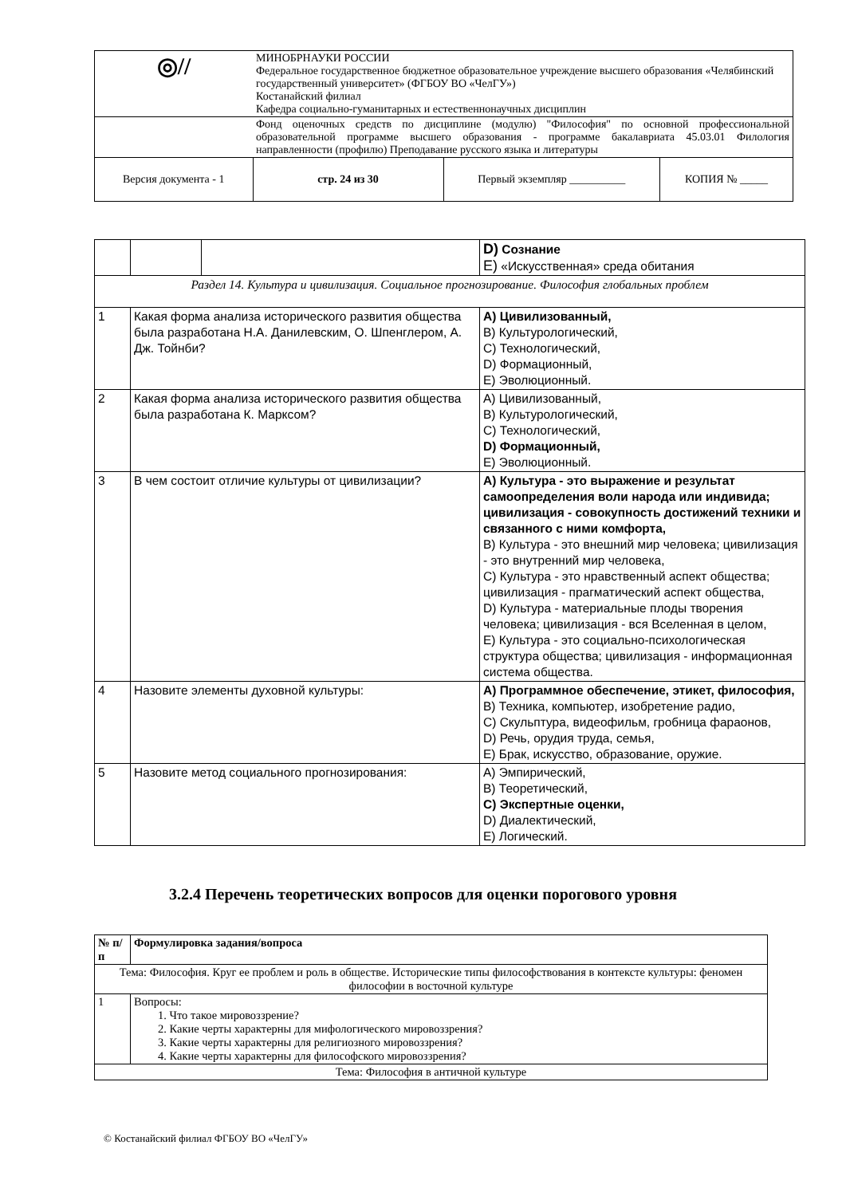| ◎// | МИНОБРНАУКИ РОССИИ Федеральное государственное бюджетное образовательное учреждение высшего образования «Челябинский государственный университет» (ФГБОУ ВО «ЧелГУ») Костанайский филиал Кафедра социально-гуманитарных и естественнонаучных дисциплин | | |
| | Фонд оценочных средств по дисциплине (модулю) "Философия" по основной профессиональной образовательной программе высшего образования - программе бакалавриата 45.03.01 Филология направленности (профилю) Преподавание русского языка и литературы | | |
| Версия документа - 1 | стр. 24 из 30 | Первый экземпляр __________ | КОПИЯ № _____ |
| | | | D) Сознание E) «Искусственная» среда обитания |
| Раздел 14. Культура и цивилизация. Социальное прогнозирование. Философия глобальных проблем | | | |
| 1 | Какая форма анализа исторического развития общества была разработана Н.А. Данилевским, О. Шпенглером, А. Дж. Тойнби? | | A) Цивилизованный, B) Культурологический, C) Технологический, D) Формационный, E) Эволюционный. |
| 2 | Какая форма анализа исторического развития общества была разработана К. Марксом? | | A) Цивилизованный, B) Культурологический, C) Технологический, D) Формационный, E) Эволюционный. |
| 3 | В чем состоит отличие культуры от цивилизации? | | A) Культура - это выражение и результат самоопределения воли народа или индивида; цивилизация - совокупность достижений техники и связанного с ними комфорта, B) Культура - это внешний мир человека; цивилизация - это внутренний мир человека, C) Культура - это нравственный аспект общества; цивилизация - прагматический аспект общества, D) Культура - материальные плоды творения человека; цивилизация - вся Вселенная в целом, E) Культура - это социально-психологическая структура общества; цивилизация - информационная система общества. |
| 4 | Назовите элементы духовной культуры: | | A) Программное обеспечение, этикет, философия, B) Техника, компьютер, изобретение радио, C) Скульптура, видеофильм, гробница фараонов, D) Речь, орудия труда, семья, E) Брак, искусство, образование, оружие. |
| 5 | Назовите метод социального прогнозирования: | | A) Эмпирический, B) Теоретический, C) Экспертные оценки, D) Диалектический, E) Логический. |
3.2.4 Перечень теоретических вопросов для оценки порогового уровня
| № п/п | Формулировка задания/вопроса |
| --- | --- |
| Тема: Философия. Круг ее проблем и роль в обществе. Исторические типы философствования в контексте культуры: феномен философии в восточной культуре | |
| 1 | Вопросы: 1. Что такое мировоззрение? 2. Какие черты характерны для мифологического мировоззрения? 3. Какие черты характерны для религиозного мировоззрения? 4. Какие черты характерны для философского мировоззрения? |
| Тема: Философия в античной культуре | |
© Костанайский филиал ФГБОУ ВО «ЧелГУ»